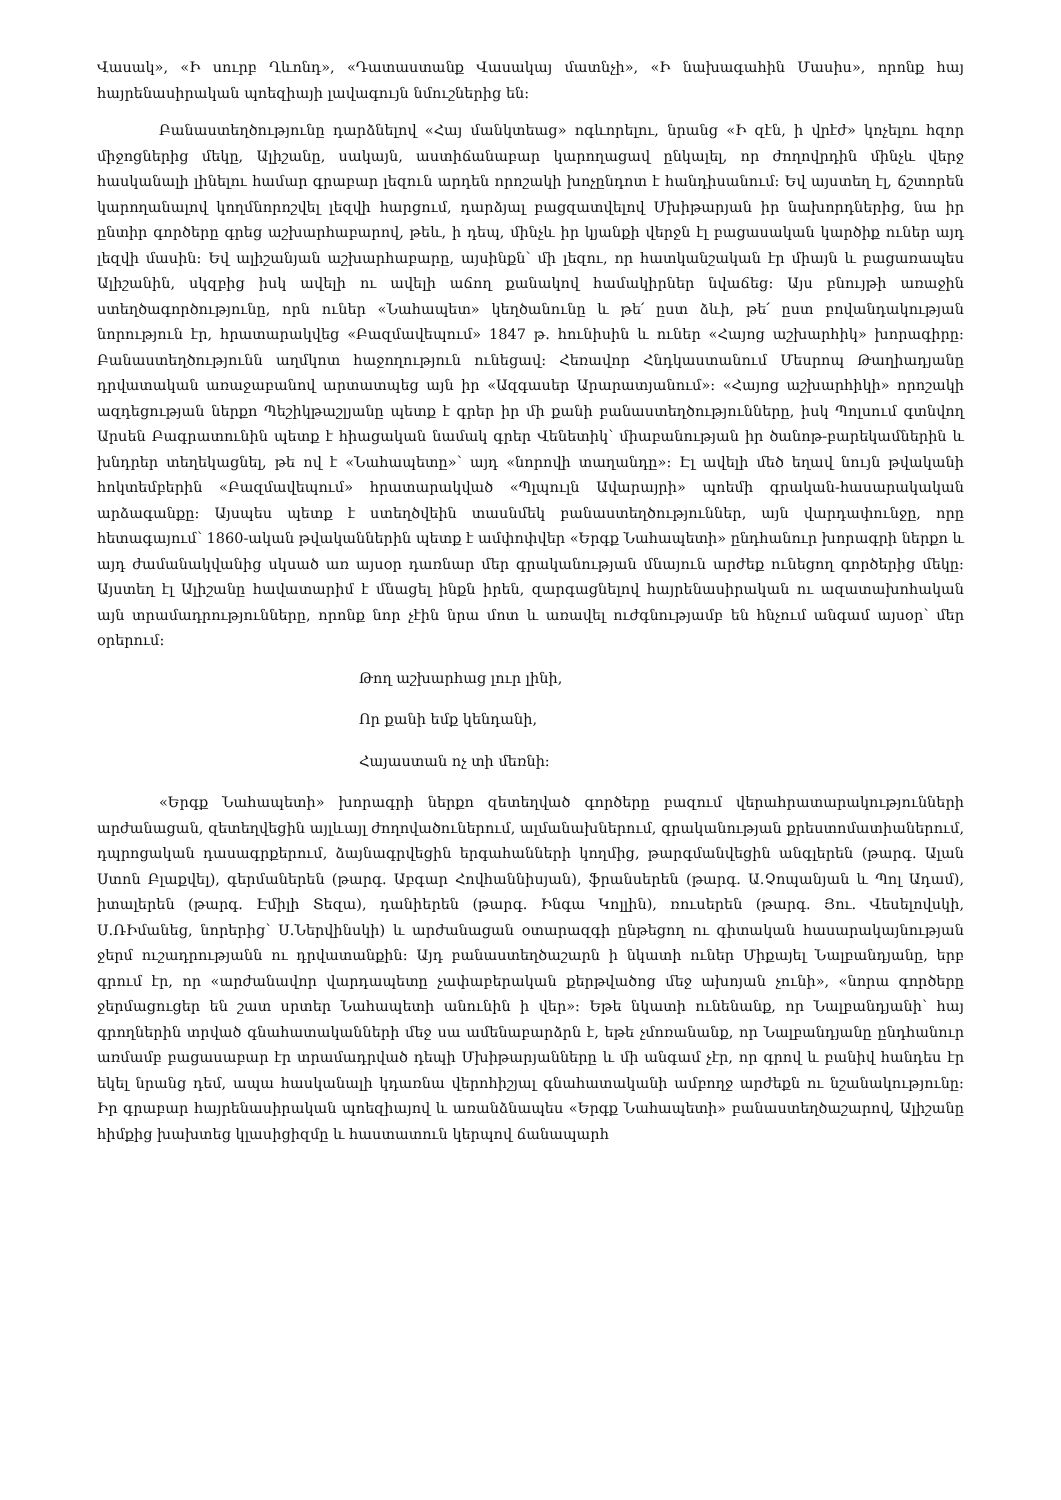Վասակ», «Ի սուրբ Ղևոնդ», «Դատաստանք Վասակայ մատնչի», «Ի նախագահին Մասիս», որոնք հայ հայրենասիրական պոեզիայի լավագույն նմուշներից են։
Բանաստեղծությունը դարձնելով «Հայ մանկտեաց» ոգևորելու, նրանց «Ի զէն, ի վրէժ» կոչելու հզոր միջոցներից մեկը, Ալիշանը, սակայն, աստիճանաբար կարողացավ ընկալել, որ ժողովրդին մինչև վերջ հասկանալի լինելու համար գրաբար լեզուն արդեն որոշակի խոչընդոտ է հանդիսանում։ Եվ այստեղ էլ, ճշտորեն կարողանալով կողմնորոշվել լեզվի հարցում, դարձյալ բացզատվելով Մխիթարյան իր նախորդներից, նա իր ընտիր գործերը գրեց աշխարհաբարով, թեև, ի դեպ, մինչև իր կյանքի վերջն էլ բացասական կարծիք ուներ այդ լեզվի մասին։ Եվ ալիշանյան աշխարհաբարը, այսինքն՝ մի լեզու, որ հատկանշական էր միայն և բացառապես Ալիշանին, սկզբից իսկ ավելի ու ավելի աճող քանակով համակիրներ նվաճեց։ Այս բնույթի առաջին ստեղծագործությունը, որն ուներ «Նահապետ» կեղծանունը և թե՛ ըստ ձևի, թե՛ ըստ բովանդակության նորություն էր, հրատարակվեց «Բազմավեպում» 1847 թ. հունիսին և ուներ «Հայոց աշխարհիկ» խորագիրը։ Բանաստեղծությունն աղմկոտ հաջողություն ունեցավ։ Հեռավոր Հնդկաստանում Մեսրոպ Թաղիադյանը դրվատական առաջաբանով արտատպեց այն իր «Ազգասեր Արարատյանում»։ «Հայոց աշխարհիկի» որոշակի ազդեցության ներքո Պեշիկթաշլյանը պետք է գրեր իր մի քանի բանաստեղծությունները, իսկ Պոլսում գտնվող Արսեն Բագրատունին պետք է հիացական նամակ գրեր Վենետիկ՝ միաբանության իր ծանոթ-բարեկամներին և խնդրեր տեղեկացնել, թե ով է «Նահապետը»՝ այդ «նորովի տաղանդը»։ Էլ ավելի մեծ եղավ նույն թվականի հոկտեմբերին «Բազմավեպում» հրատարակված «Պլպուլն Ավարայրի» պոեմի գրական-հասարակական արձագանքը։ Այսպես պետք է ստեղծվեին տասնմեկ բանաստեղծություններ, այն վարդափունջը, որը հետագայում՝ 1860-ական թվականներին պետք է ամփոփվեր «Երգք Նահապետի» ընդհանուր խորագրի ներքո և այդ ժամանակվանից սկսած առ այսօր դառնար մեր գրականության մնայուն արժեք ունեցող գործերից մեկը։ Այստեղ էլ Ալիշանը հավատարիմ է մնացել ինքն իրեն, զարգացնելով հայրենասիրական ու ազատախոհական այն տրամադրությունները, որոնք նոր չէին նրա մոտ և առավել ուժգնությամբ են հնչում անգամ այսօր՝ մեր օրերում։
Թող աշխարհաց լուր լինի,
Որ քանի եմք կենդանի,
Հայաստան ոչ տի մեռնի։
«Երգք Նահապետի» խորագրի ներքո զետեղված գործերը բազում վերահրատարակությունների արժանացան, զետեղվեցին այլևայլ ժողովածուներում, ալմանախներում, գրականության քրեստոմատիաներում, դպրոցական դասագրքերում, ձայնագրվեցին երգահանների կողմից, թարգմանվեցին անգլերեն (թարգ. Ալան Ստոն Բլաքվել), գերմաներեն (թարգ. Աբգար Հովհաննիսյան), ֆրանսերեն (թարգ. Ա.Չոպանյան և Պոլ Ադամ), իտալերեն (թարգ. Էմիլի Տեզա), դանիերեն (թարգ. Ինգա Կոլլին), ռուսերեն (թարգ. Յու. Վեսելովսկի, Ս.ՌԻմանեց, նորերից՝ Ս.Ներվինսկի) և արժանացան օտարազգի ընթեցող ու գիտական հասարակայնության ջերմ ուշադրությանն ու դրվատանքին։ Այդ բանաստեղծաշարն ի նկատի ուներ Միքայել Նալբանդյանը, երբ գրում էր, որ «արժանավոր վարդապետը չափաբերական քերթվածոց մեջ ախոյան չունի», «նորա գործերը ջերմացուցեր են շատ սրտեր Նահապետի անունին ի վեր»։ Եթե նկատի ունենանք, որ Նալբանդյանի՝ հայ գրողներին տրված գնահատականների մեջ սա ամենաբարձրն է, եթե չմոռանանք, որ Նալբանդյանը ընդհանուր առմամբ բացասաբար էր տրամադրված դեպի Մխիթարյանները և մի անգամ չէր, որ գրով և բանիվ հանդես էր եկել նրանց դեմ, ապա հասկանալի կդառնա վերոհիշյալ գնահատականի ամբողջ արժեքն ու նշանակությունը։ Իր գրաբար հայրենասիրական պոեզիայով և առանձնապես «Երգք Նահապետի» բանաստեղծաշարով, Ալիշանը հիմքից խախտեց կլասիցիզմը և հաստատուն կերպով ճանապարհ